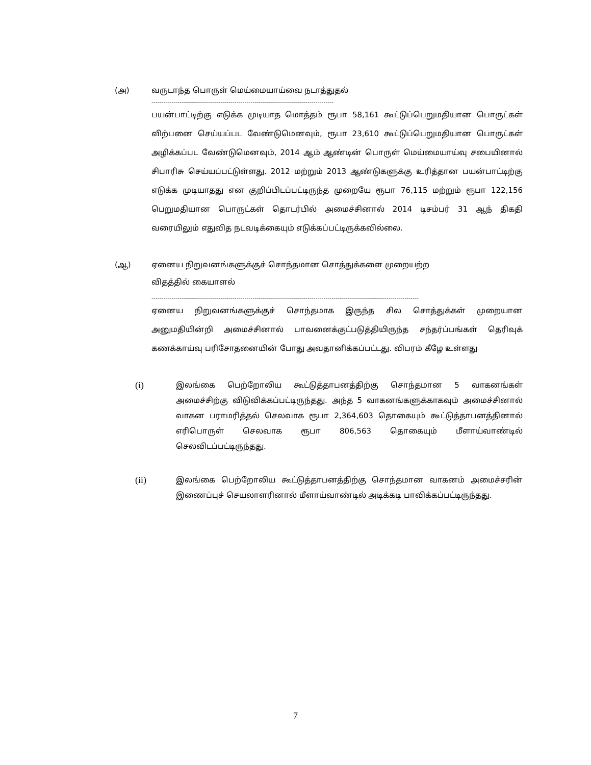(அ) வருடாந்த பொருள் மெய்மையாய்வை நடாத்துதல்
------------------------------------------------------------------------------------------
பயன்பாட்டிற்கு எடுக்க முடியாத மொத்தம் ரூபா 58,161 கூட்டுப்பெறுமதியான பொருட்கள் விற்பனை செய்யப்பட வேண்டுமெனவும், ரூபா 23,610 கூட்டுப்பெறுமதியான பொருட்கள் அழிக்கப்பட வேண்டுமெனவும், 2014 ஆம் ஆண்டின் பொருள் மெய்மையாய்வு சபையினால் சிபாரிசு செய்யப்பட்டுள்ளது. 2012 மற்றும் 2013 ஆண்டுகளுக்கு உரித்தான பயன்பாட்டிற்கு எடுக்க முடியாதது என குறிப்பிடப்பட்டிருந்த முறையே ரூபா 76,115 மற்றும் ரூபா 122,156 பெறுமதியான பொருட்கள் தொடர்பில் அமைச்சினால் 2014 டிசம்பர் 31 ஆந் திகதி வரையிலும் எதுவித நடவடிக்கையும் எடுக்கப்பட்டிருக்கவில்லை.
(ஆ) ஏனைய நிறுவனங்களுக்குச் சொந்தமான சொத்துக்களை முறையற்ற
விதத்தில் கையாளல்
------------------------------------------------------------------------------------------------------------------------------------
ஏனைய நிறுவனங்களுக்குச் சொந்தமாக இருந்த சில சொத்துக்கள் முறையான அனுமதியின்றி அமைச்சினால் பாவனைக்குட்படுத்தியிருந்த சந்தர்ப்பங்கள் தெரிவுக் கணக்காய்வு பரிசோதனையின் போது அவதானிக்கப்பட்டது. விபரம் கீழே உள்ளது
(i) இலங்கை பெற்றோலிய கூட்டுத்தாபனத்திற்கு சொந்தமான 5 வாகனங்கள் அமைச்சிற்கு விடுவிக்கப்பட்டிருந்தது. அந்த 5 வாகனங்களுக்காகவும் அமைச்சினால் வாகன பராமரித்தல் செலவாக ரூபா 2,364,603 தொகையும் கூட்டுத்தாபனத்தினால் எரிபொருள் செலவாக ரூபா 806,563 தொகையும் மீளாய்வாண்டில் செலவிடப்பட்டிருந்தது.
(ii) இலங்கை பெற்றோலிய கூட்டுத்தாபனத்திற்கு சொந்தமான வாகனம் அமைச்சரின் இணைப்புச் செயலாளரினால் மீளாய்வாண்டில் அடிக்கடி பாவிக்கப்பட்டிருந்தது.
7